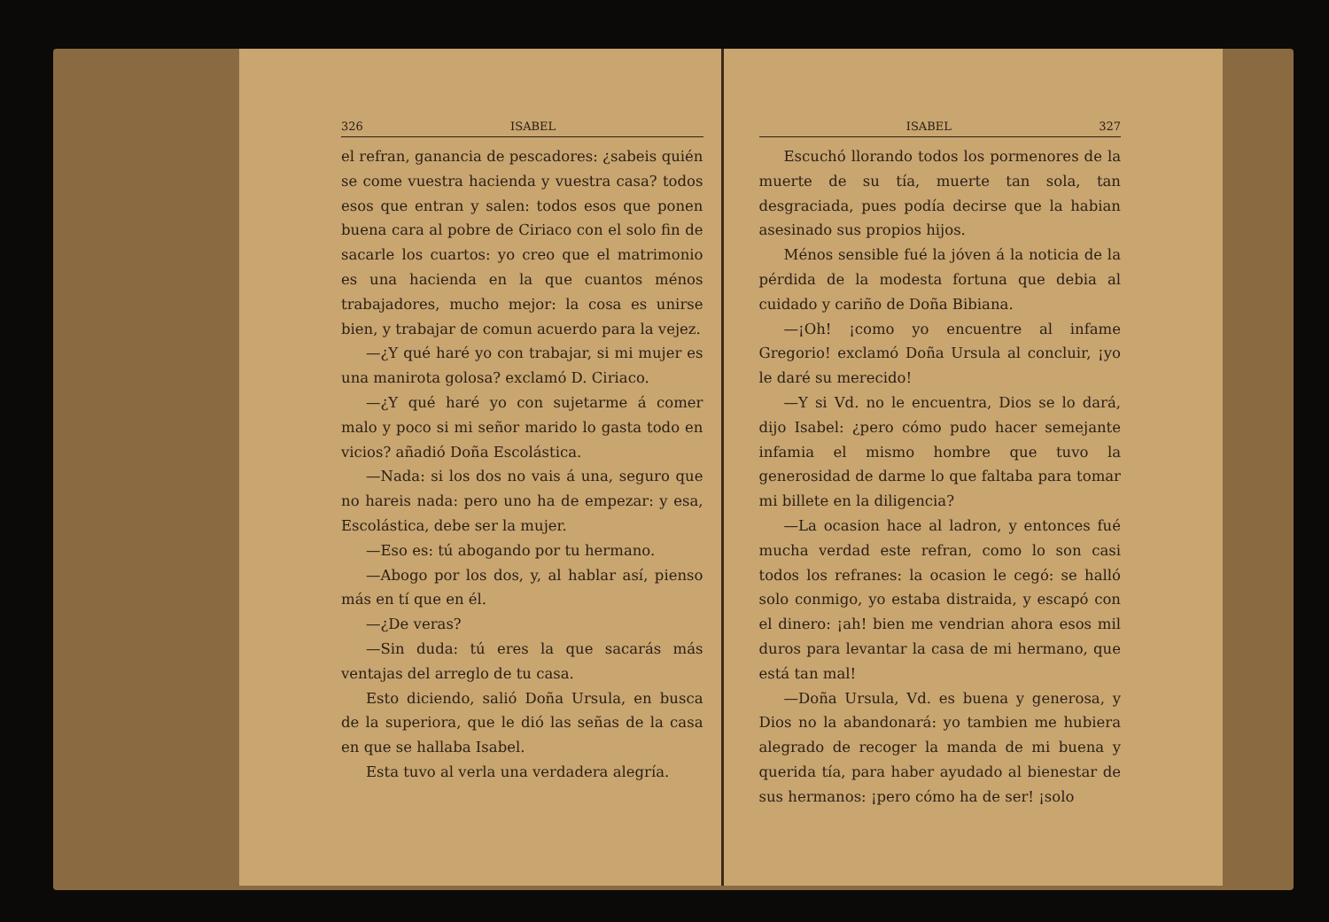326 ISABEL
el refran, ganancia de pescadores: ¿sabeis quién se come vuestra hacienda y vuestra casa? todos esos que entran y salen: todos esos que ponen buena cara al pobre de Ciriaco con el solo fin de sacarle los cuartos: yo creo que el matrimonio es una hacienda en la que cuantos ménos trabajadores, mucho mejor: la cosa es unirse bien, y trabajar de comun acuerdo para la vejez.
—¿Y qué haré yo con trabajar, si mi mujer es una manirota golosa? exclamó D. Ciriaco.
—¿Y qué haré yo con sujetarme á comer malo y poco si mi señor marido lo gasta todo en vicios? añadió Doña Escolástica.
—Nada: si los dos no vais á una, seguro que no hareis nada: pero uno ha de empezar: y esa, Escolástica, debe ser la mujer.
—Eso es: tú abogando por tu hermano.
—Abogo por los dos, y, al hablar así, pienso más en tí que en él.
—¿De veras?
—Sin duda: tú eres la que sacarás más ventajas del arreglo de tu casa.
Esto diciendo, salió Doña Ursula, en busca de la superiora, que le dió las señas de la casa en que se hallaba Isabel.
Esta tuvo al verla una verdadera alegría.
ISABEL 327
Escuchó llorando todos los pormenores de la muerte de su tía, muerte tan sola, tan desgraciada, pues podía decirse que la habian asesinado sus propios hijos.
Ménos sensible fué la jóven á la noticia de la pérdida de la modesta fortuna que debia al cuidado y cariño de Doña Bibiana.
—¡Oh! ¡como yo encuentre al infame Gregorio! exclamó Doña Ursula al concluir, ¡yo le daré su merecido!
—Y si Vd. no le encuentra, Dios se lo dará, dijo Isabel: ¿pero cómo pudo hacer semejante infamia el mismo hombre que tuvo la generosidad de darme lo que faltaba para tomar mi billete en la diligencia?
—La ocasion hace al ladron, y entonces fué mucha verdad este refran, como lo son casi todos los refranes: la ocasion le cegó: se halló solo conmigo, yo estaba distraida, y escapó con el dinero: ¡ah! bien me vendrian ahora esos mil duros para levantar la casa de mi hermano, que está tan mal!
—Doña Ursula, Vd. es buena y generosa, y Dios no la abandonará: yo tambien me hubiera alegrado de recoger la manda de mi buena y querida tía, para haber ayudado al bienestar de sus hermanos: ¡pero cómo ha de ser! ¡solo